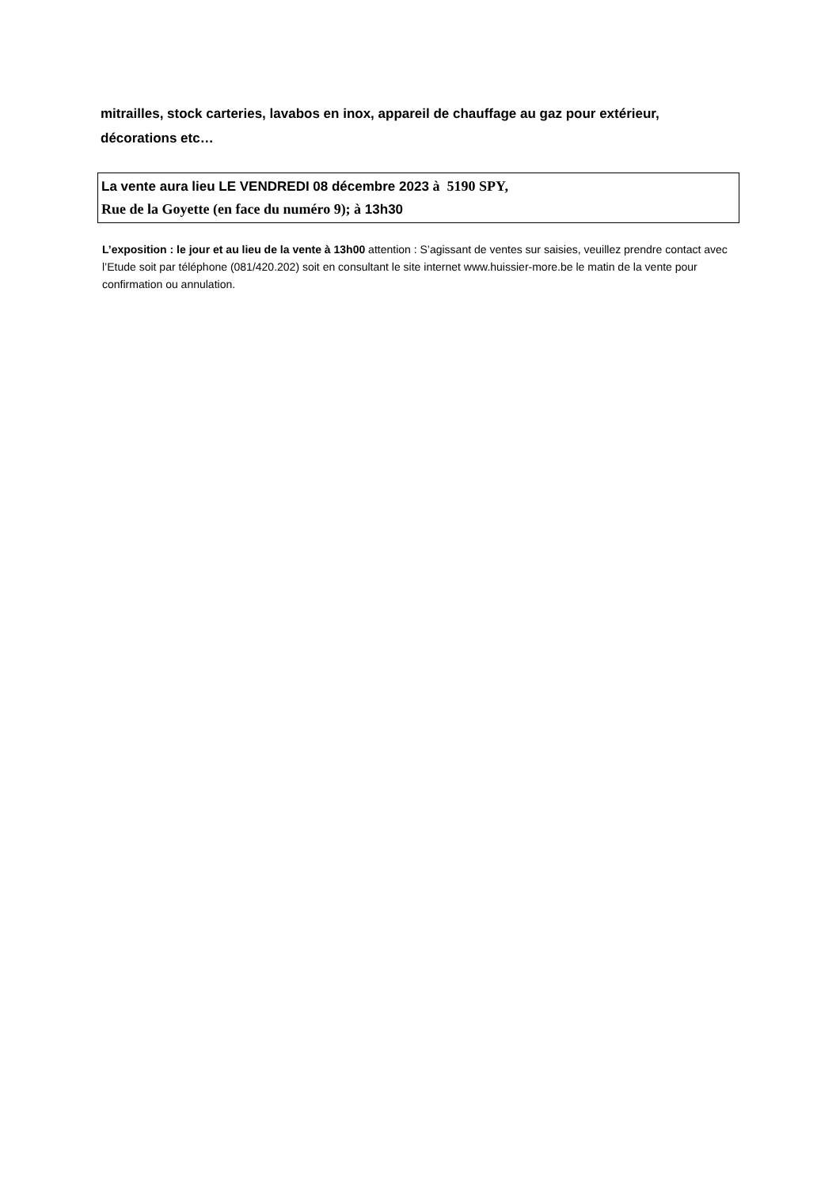mitrailles, stock carteries, lavabos en inox, appareil de chauffage au gaz pour extérieur, décorations etc…
La vente aura lieu LE VENDREDI 08 décembre 2023 à 5190 SPY,
Rue de la Goyette (en face du numéro 9); à 13h30
L’exposition : le jour et au lieu de la vente à 13h00 attention : S’agissant de ventes sur saisies, veuillez prendre contact avec l’Etude soit par téléphone (081/420.202) soit en consultant le site internet www.huissier-more.be le matin de la vente pour confirmation ou annulation.